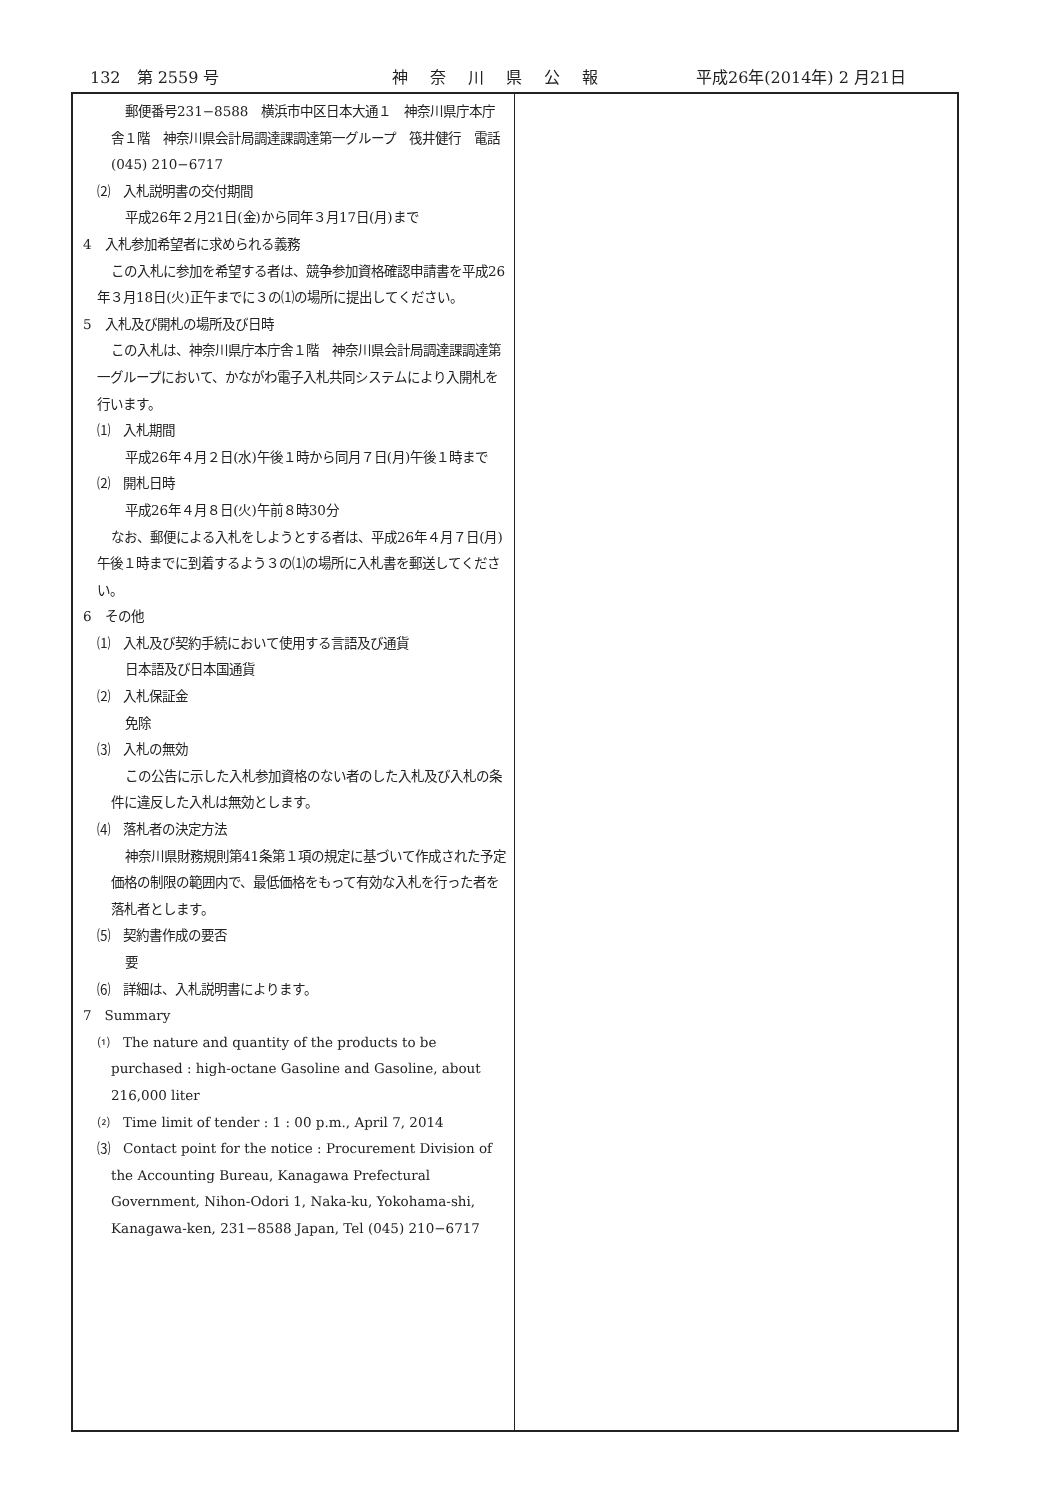132　第 2559 号 神奈川県公報 平成26年(2014年) 2 月21日
郵便番号231−8588　横浜市中区日本大通１　神奈川県庁本庁舎１階　神奈川県会計局調達課調達第一グループ　筏井健行　電話 (045) 210−6717
⑵　入札説明書の交付期間
平成26年２月21日(金)から同年３月17日(月)まで
4　入札参加希望者に求められる義務
この入札に参加を希望する者は、競争参加資格確認申請書を平成26年３月18日(火)正午までに３の⑴の場所に提出してください。
5　入札及び開札の場所及び日時
この入札は、神奈川県庁本庁舎１階　神奈川県会計局調達課調達第一グループにおいて、かながわ電子入札共同システムにより入開札を行います。
⑴　入札期間
平成26年４月２日(水)午後１時から同月７日(月)午後１時まで
⑵　開札日時
平成26年４月８日(火)午前８時30分
なお、郵便による入札をしようとする者は、平成26年４月７日(月)午後１時までに到着するよう３の⑴の場所に入札書を郵送してください。
6　その他
⑴　入札及び契約手続において使用する言語及び通貨
日本語及び日本国通貨
⑵　入札保証金
免除
⑶　入札の無効
この公告に示した入札参加資格のない者のした入札及び入札の条件に違反した入札は無効とします。
⑷　落札者の決定方法
神奈川県財務規則第41条第１項の規定に基づいて作成された予定価格の制限の範囲内で、最低価格をもって有効な入札を行った者を落札者とします。
⑸　契約書作成の要否
要
⑹　詳細は、入札説明書によります。
7　Summary
⑴　The nature and quantity of the products to be purchased : high-octane Gasoline and Gasoline, about 216,000 liter
⑵　Time limit of tender : 1 : 00 p.m., April 7, 2014
⑶　Contact point for the notice : Procurement Division of the Accounting Bureau, Kanagawa Prefectural Government, Nihon-Odori 1, Naka-ku, Yokohama-shi, Kanagawa-ken, 231−8588 Japan, Tel (045) 210−6717